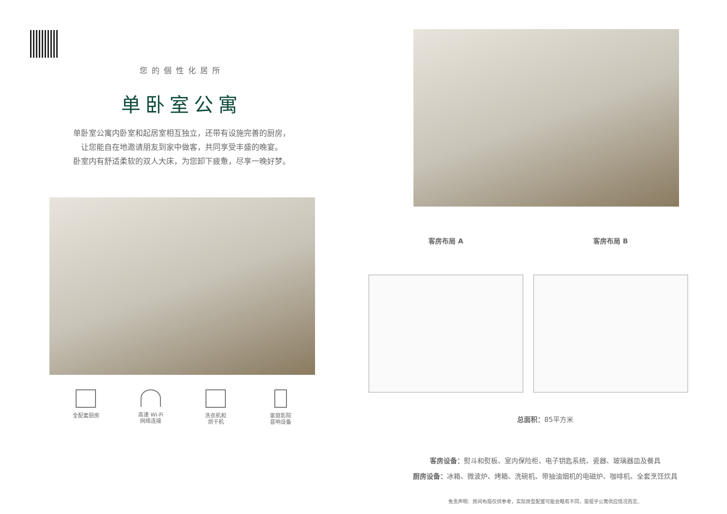您的個性化居所
单卧室公寓
单卧室公寓内卧室和起居室相互独立，还带有设施完善的厨房，
让您能自在地邀请朋友到家中做客，共同享受丰盛的晚宴。
卧室内有舒适柔软的双人大床，为您卸下疲惫，尽享一晚好梦。
全配套厨房 高速 Wi-Fi
网络连接
洗衣机和
烘干机
家庭影院
音响设备
客房布局 A 客房布局 B
总面积：85平方米
客房设备：熨斗和熨板、室内保险柜、电子钥匙系统、瓷器、玻璃器皿及餐具
厨房设备：冰箱、微波炉、烤箱、洗碗机、带抽油烟机的电磁炉、咖啡机、全套烹饪炊具
免责声明：房间布局仅供参考，实际房型配置可能会略有不同，需视乎公寓供应情况而定。